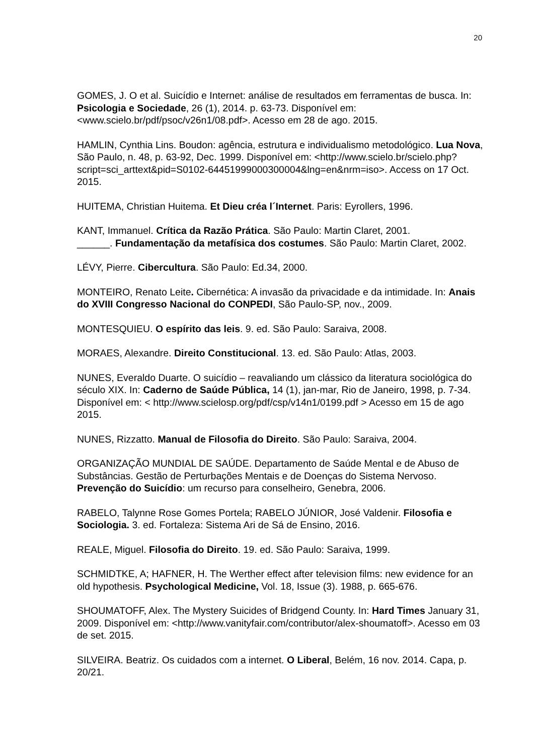20
GOMES, J. O et al. Suicídio e Internet: análise de resultados em ferramentas de busca. In: Psicologia e Sociedade, 26 (1), 2014. p. 63-73. Disponível em: <www.scielo.br/pdf/psoc/v26n1/08.pdf>. Acesso em 28 de ago. 2015.
HAMLIN, Cynthia Lins. Boudon: agência, estrutura e individualismo metodológico. Lua Nova, São Paulo, n. 48, p. 63-92, Dec. 1999. Disponível em: <http://www.scielo.br/scielo.php?script=sci_arttext&pid=S0102-64451999000300004&lng=en&nrm=iso>. Access on 17 Oct. 2015.
HUITEMA, Christian Huitema. Et Dieu créa l´Internet. Paris: Eyrollers, 1996.
KANT, Immanuel. Crítica da Razão Prática. São Paulo: Martin Claret, 2001.
______. Fundamentação da metafísica dos costumes. São Paulo: Martin Claret, 2002.
LÉVY, Pierre. Cibercultura. São Paulo: Ed.34, 2000.
MONTEIRO, Renato Leite. Cibernética: A invasão da privacidade e da intimidade. In: Anais do XVIII Congresso Nacional do CONPEDI, São Paulo-SP, nov., 2009.
MONTESQUIEU. O espírito das leis. 9. ed. São Paulo: Saraiva, 2008.
MORAES, Alexandre. Direito Constitucional. 13. ed. São Paulo: Atlas, 2003.
NUNES, Everaldo Duarte. O suicídio – reavaliando um clássico da literatura sociológica do século XIX. In: Caderno de Saúde Pública, 14 (1), jan-mar, Rio de Janeiro, 1998, p. 7-34. Disponível em: < http://www.scielosp.org/pdf/csp/v14n1/0199.pdf > Acesso em 15 de ago 2015.
NUNES, Rizzatto. Manual de Filosofia do Direito. São Paulo: Saraiva, 2004.
ORGANIZAÇÃO MUNDIAL DE SAÚDE. Departamento de Saúde Mental e de Abuso de Substâncias. Gestão de Perturbações Mentais e de Doenças do Sistema Nervoso. Prevenção do Suicídio: um recurso para conselheiro, Genebra, 2006.
RABELO, Talynne Rose Gomes Portela; RABELO JÚNIOR, José Valdenir. Filosofia e Sociologia. 3. ed. Fortaleza: Sistema Ari de Sá de Ensino, 2016.
REALE, Miguel. Filosofia do Direito. 19. ed. São Paulo: Saraiva, 1999.
SCHMIDTKE, A; HAFNER, H. The Werther effect after television films: new evidence for an old hypothesis. Psychological Medicine, Vol. 18, Issue (3). 1988, p. 665-676.
SHOUMATOFF, Alex. The Mystery Suicides of Bridgend County. In: Hard Times January 31, 2009. Disponível em: <http://www.vanityfair.com/contributor/alex-shoumatoff>. Acesso em 03 de set. 2015.
SILVEIRA. Beatriz. Os cuidados com a internet. O Liberal, Belém, 16 nov. 2014. Capa, p. 20/21.